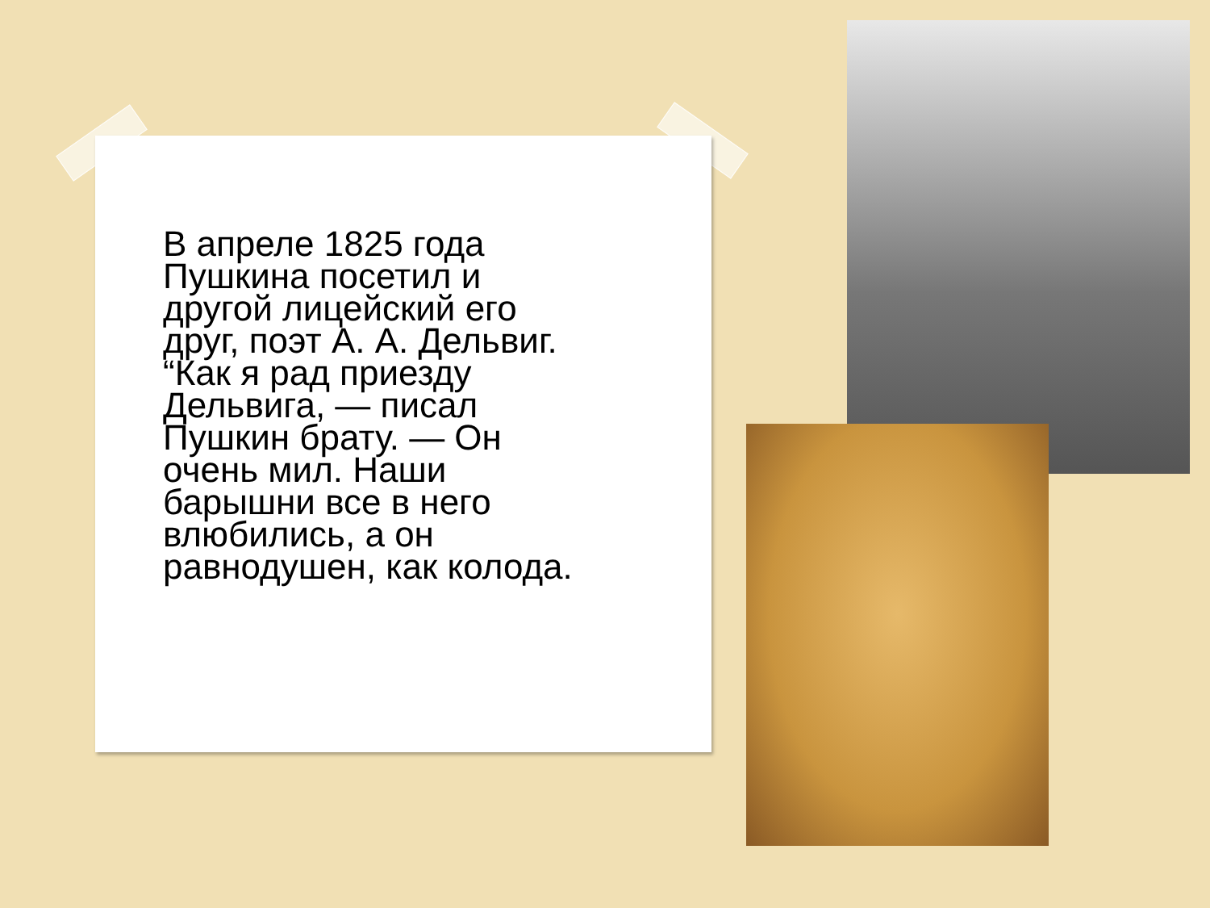В апреле 1825 года Пушкина посетил и другой лицейский его друг, поэт А. А. Дельвиг. “Как я рад приезду Дельвига, — писал Пушкин брату. — Он очень мил. Наши барышни все в него влюбились, а он равнодушен, как колода.